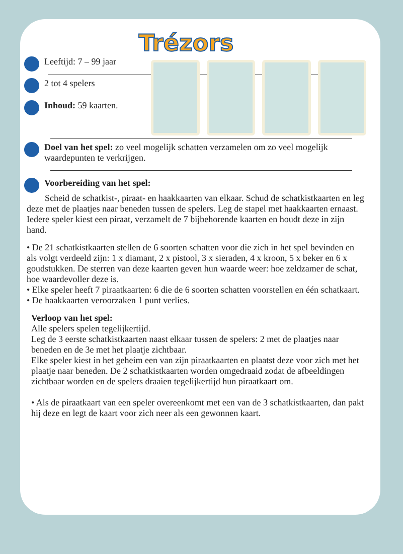Trézors
Leeftijd: 7 – 99 jaar
2 tot 4 spelers
Inhoud: 59 kaarten.
Doel van het spel: zo veel mogelijk schatten verzamelen om zo veel mogelijk waardepunten te verkrijgen.
Voorbereiding van het spel:
Scheid de schatkist-, piraat- en haakkaarten van elkaar. Schud de schatkistkaarten en leg deze met de plaatjes naar beneden tussen de spelers. Leg de stapel met haakkaarten ernaast. Iedere speler kiest een piraat, verzamelt de 7 bijbehorende kaarten en houdt deze in zijn hand.
• De 21 schatkistkaarten stellen de 6 soorten schatten voor die zich in het spel bevinden en als volgt verdeeld zijn: 1 x diamant, 2 x pistool, 3 x sieraden, 4 x kroon, 5 x beker en 6 x goudstukken. De sterren van deze kaarten geven hun waarde weer: hoe zeldzamer de schat, hoe waardevoller deze is.
• Elke speler heeft 7 piraatkaarten: 6 die de 6 soorten schatten voorstellen en één schatkaart.
• De haakkaarten veroorzaken 1 punt verlies.
Verloop van het spel:
Alle spelers spelen tegelijkertijd.
Leg de 3 eerste schatkistkaarten naast elkaar tussen de spelers: 2 met de plaatjes naar beneden en de 3e met het plaatje zichtbaar.
Elke speler kiest in het geheim een van zijn piraatkaarten en plaatst deze voor zich met het plaatje naar beneden. De 2 schatkistkaarten worden omgedraaid zodat de afbeeldingen zichtbaar worden en de spelers draaien tegelijkertijd hun piraatkaart om.
• Als de piraatkaart van een speler overeenkomt met een van de 3 schatkistkaarten, dan pakt hij deze en legt de kaart voor zich neer als een gewonnen kaart.